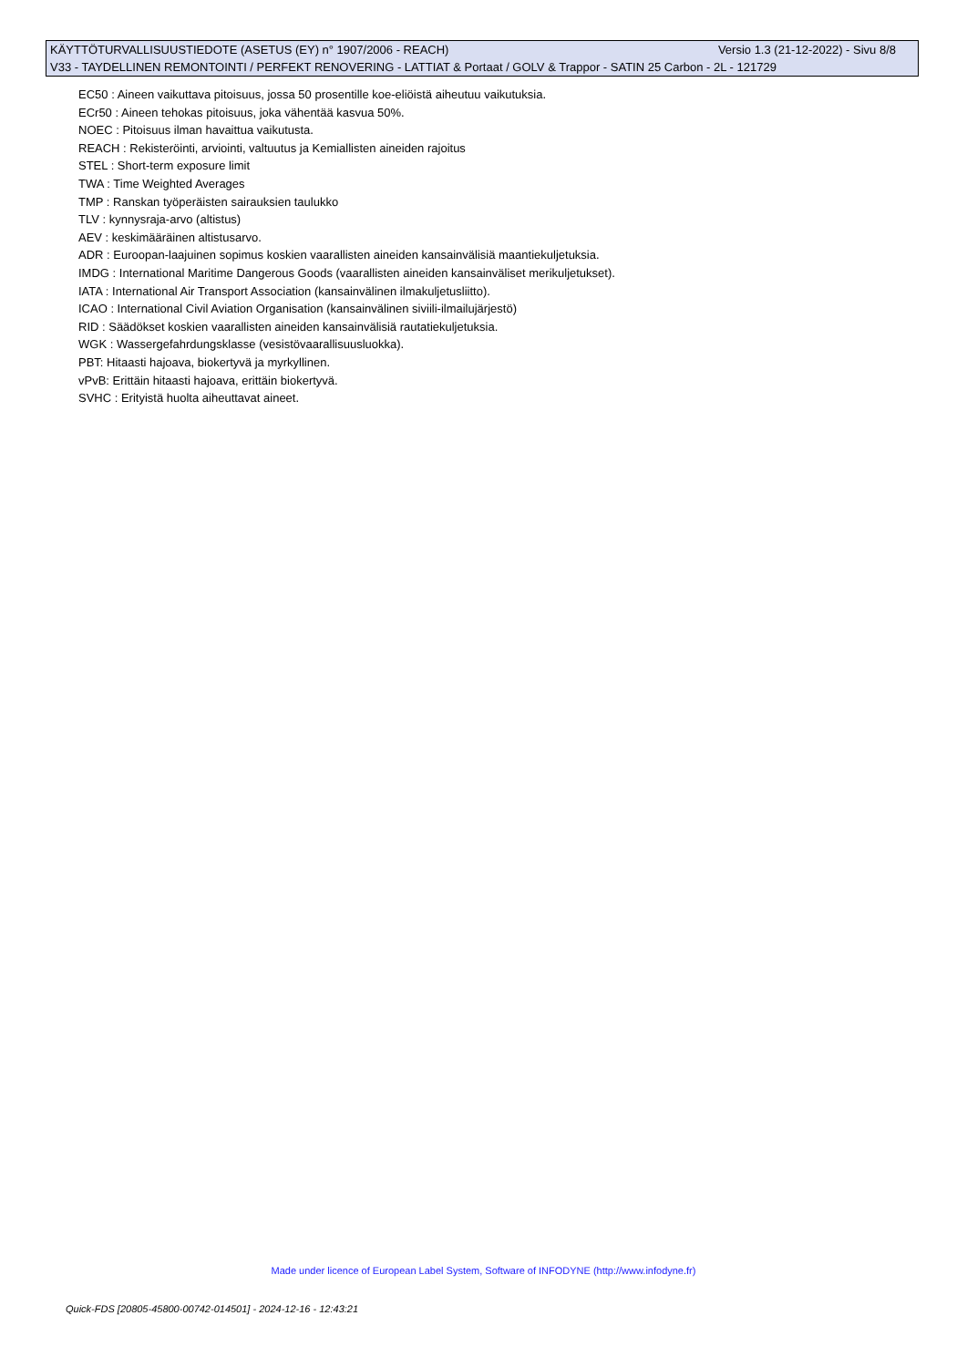KÄYTTÖTURVALLISUUSTIEDOTE (ASETUS (EY) n° 1907/2006 - REACH) Versio 1.3 (21-12-2022) - Sivu 8/8
V33 - TAYDELLINEN REMONTOINTI / PERFEKT RENOVERING - LATTIAT & Portaat / GOLV & Trappor - SATIN 25 Carbon - 2L - 121729
EC50 : Aineen vaikuttava pitoisuus, jossa 50 prosentille koe-eliöistä aiheutuu vaikutuksia.
ECr50 : Aineen tehokas pitoisuus, joka vähentää kasvua 50%.
NOEC : Pitoisuus ilman havaittua vaikutusta.
REACH : Rekisteröinti, arviointi, valtuutus ja Kemiallisten aineiden rajoitus
STEL : Short-term exposure limit
TWA : Time Weighted Averages
TMP : Ranskan työperäisten sairauksien taulukko
TLV : kynnysraja-arvo (altistus)
AEV : keskimääräinen altistusarvo.
ADR : Euroopan-laajuinen sopimus koskien vaarallisten aineiden kansainvälisiä maantiekuljetuksia.
IMDG : International Maritime Dangerous Goods (vaarallisten aineiden kansainväliset merikuljetukset).
IATA : International Air Transport Association (kansainvälinen ilmakuljetusliitto).
ICAO : International Civil Aviation Organisation (kansainvälinen siviili-ilmailujärjestö)
RID : Säädökset koskien vaarallisten aineiden kansainvälisiä rautatiekuljetuksia.
WGK : Wassergefahrdungsklasse (vesistövaarallisuusluokka).
PBT: Hitaasti hajoava, biokertyvä ja myrkyllinen.
vPvB: Erittäin hitaasti hajoava, erittäin biokertyvä.
SVHC : Erityistä huolta aiheuttavat aineet.
Made under licence of European Label System, Software of INFODYNE (http://www.infodyne.fr)
Quick-FDS [20805-45800-00742-014501] - 2024-12-16 - 12:43:21